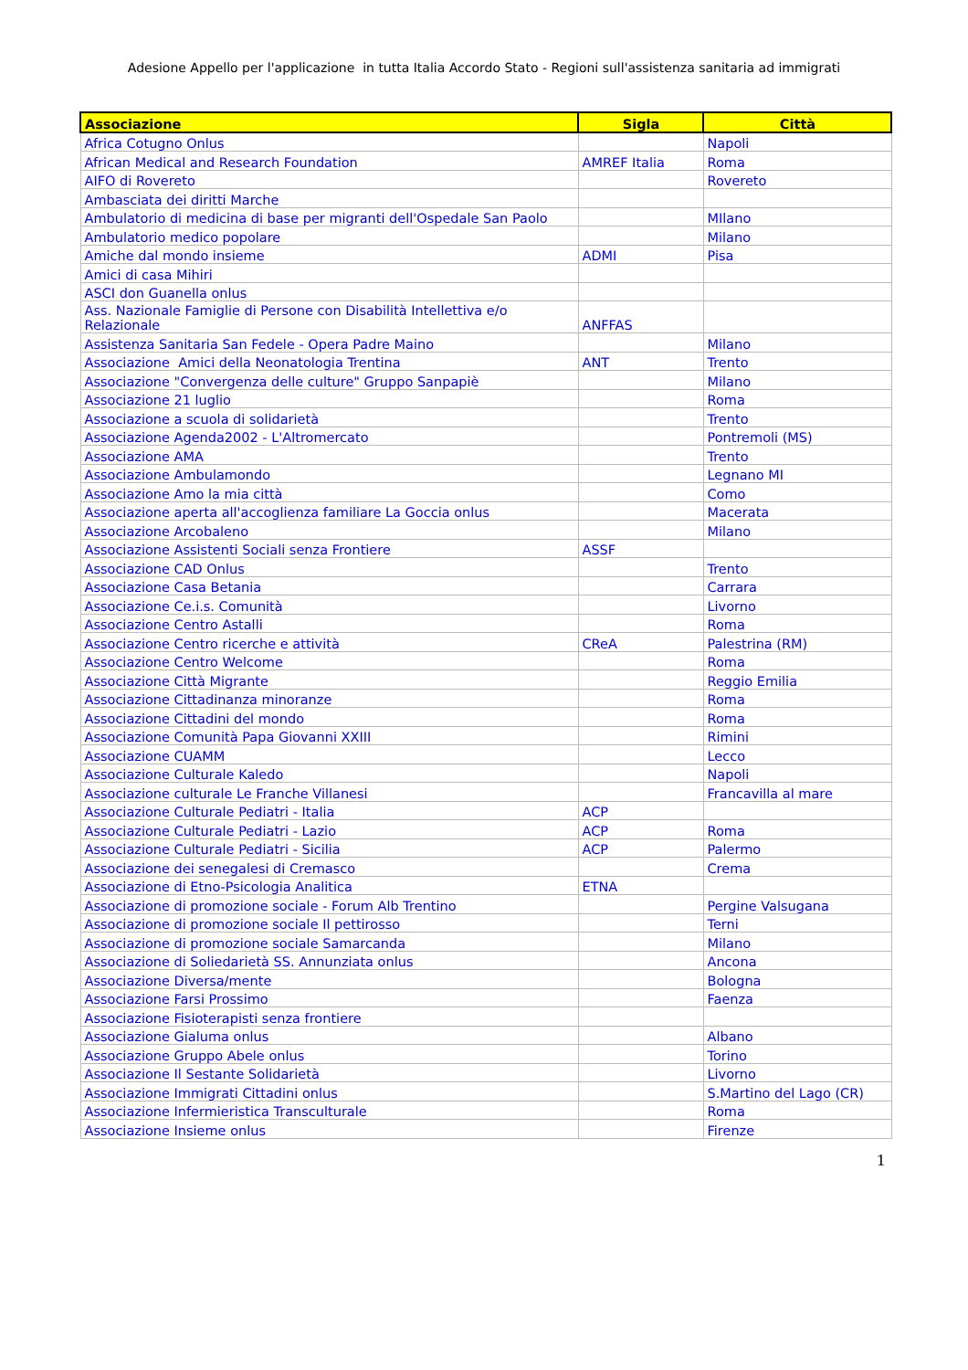Adesione Appello per l'applicazione in tutta Italia Accordo Stato - Regioni sull'assistenza sanitaria ad immigrati
| Associazione | Sigla | Città |
| --- | --- | --- |
| Africa Cotugno Onlus | | Napoli |
| African Medical and Research Foundation | AMREF Italia | Roma |
| AIFO di Rovereto | | Rovereto |
| Ambasciata dei diritti Marche | | |
| Ambulatorio di medicina di base per migranti dell'Ospedale San Paolo | | MIlano |
| Ambulatorio medico popolare | | Milano |
| Amiche dal mondo insieme | ADMI | Pisa |
| Amici di casa Mihiri | | |
| ASCI don Guanella onlus | | |
| Ass. Nazionale Famiglie di Persone con Disabilità Intellettiva e/o Relazionale | ANFFAS | |
| Assistenza Sanitaria San Fedele - Opera Padre Maino | | Milano |
| Associazione Amici della Neonatologia Trentina | ANT | Trento |
| Associazione "Convergenza delle culture" Gruppo Sanpapiè | | Milano |
| Associazione 21 luglio | | Roma |
| Associazione a scuola di solidarietà | | Trento |
| Associazione Agenda2002 - L'Altromercato | | Pontremoli (MS) |
| Associazione AMA | | Trento |
| Associazione Ambulamondo | | Legnano MI |
| Associazione Amo la mia città | | Como |
| Associazione aperta all'accoglienza familiare La Goccia onlus | | Macerata |
| Associazione Arcobaleno | | Milano |
| Associazione Assistenti Sociali senza Frontiere | ASSF | |
| Associazione CAD Onlus | | Trento |
| Associazione Casa Betania | | Carrara |
| Associazione Ce.i.s. Comunità | | Livorno |
| Associazione Centro Astalli | | Roma |
| Associazione Centro ricerche e attività | CReA | Palestrina (RM) |
| Associazione Centro Welcome | | Roma |
| Associazione Città Migrante | | Reggio Emilia |
| Associazione Cittadinanza minoranze | | Roma |
| Associazione Cittadini del mondo | | Roma |
| Associazione Comunità Papa Giovanni XXIII | | Rimini |
| Associazione CUAMM | | Lecco |
| Associazione Culturale Kaledo | | Napoli |
| Associazione culturale Le Franche Villanesi | | Francavilla al mare |
| Associazione Culturale Pediatri - Italia | ACP | |
| Associazione Culturale Pediatri - Lazio | ACP | Roma |
| Associazione Culturale Pediatri - Sicilia | ACP | Palermo |
| Associazione dei senegalesi di Cremasco | | Crema |
| Associazione di Etno-Psicologia Analitica | ETNA | |
| Associazione di promozione sociale - Forum Alb Trentino | | Pergine Valsugana |
| Associazione di promozione sociale Il pettirosso | | Terni |
| Associazione di promozione sociale Samarcanda | | Milano |
| Associazione di Soliedarietà SS. Annunziata onlus | | Ancona |
| Associazione Diversa/mente | | Bologna |
| Associazione Farsi Prossimo | | Faenza |
| Associazione Fisioterapisti senza frontiere | | |
| Associazione Gialuma onlus | | Albano |
| Associazione Gruppo Abele onlus | | Torino |
| Associazione Il Sestante Solidarietà | | Livorno |
| Associazione Immigrati Cittadini onlus | | S.Martino del Lago (CR) |
| Associazione Infermieristica Transculturale | | Roma |
| Associazione Insieme onlus | | Firenze |
1